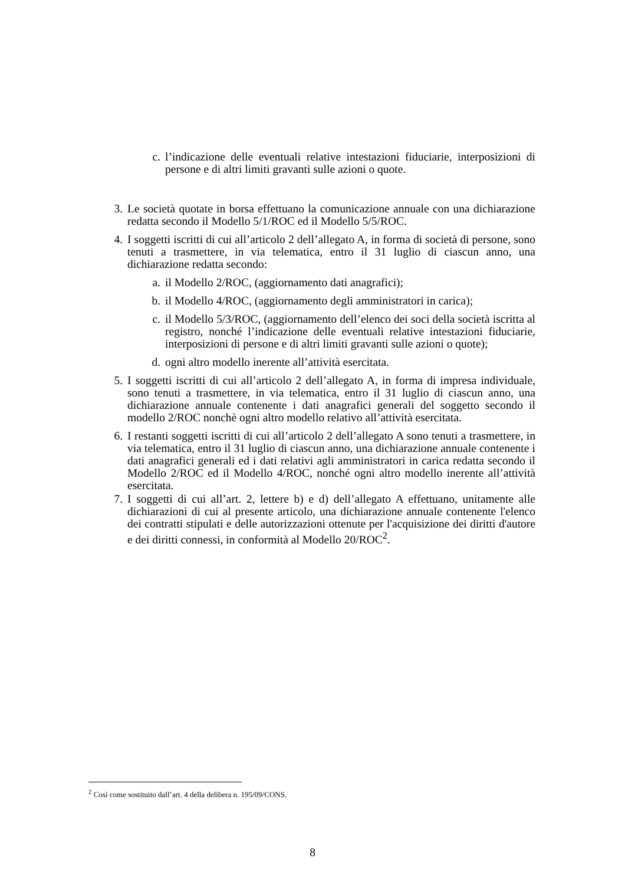c. l’indicazione delle eventuali relative intestazioni fiduciarie, interposizioni di persone e di altri limiti gravanti sulle azioni o quote.
3. Le società quotate in borsa effettuano la comunicazione annuale con una dichiarazione redatta secondo il Modello 5/1/ROC ed il Modello 5/5/ROC.
4. I soggetti iscritti di cui all’articolo 2 dell’allegato A, in forma di società di persone, sono tenuti a trasmettere, in via telematica, entro il 31 luglio di ciascun anno, una dichiarazione redatta secondo:
a. il Modello 2/ROC, (aggiornamento dati anagrafici);
b. il Modello 4/ROC, (aggiornamento degli amministratori in carica);
c. il Modello 5/3/ROC, (aggiornamento dell’elenco dei soci della società iscritta al registro, nonché l’indicazione delle eventuali relative intestazioni fiduciarie, interposizioni di persone e di altri limiti gravanti sulle azioni o quote);
d. ogni altro modello inerente all’attività esercitata.
5. I soggetti iscritti di cui all’articolo 2 dell’allegato A, in forma di impresa individuale, sono tenuti a trasmettere, in via telematica, entro il 31 luglio di ciascun anno, una dichiarazione annuale contenente i dati anagrafici generali del soggetto secondo il modello 2/ROC nonchè ogni altro modello relativo all’attività esercitata.
6. I restanti soggetti iscritti di cui all’articolo 2 dell’allegato A sono tenuti a trasmettere, in via telematica, entro il 31 luglio di ciascun anno, una dichiarazione annuale contenente i dati anagrafici generali ed i dati relativi agli amministratori in carica redatta secondo il Modello 2/ROC ed il Modello 4/ROC, nonché ogni altro modello inerente all’attività esercitata.
7. I soggetti di cui all’art. 2, lettere b) e d) dell’allegato A effettuano, unitamente alle dichiarazioni di cui al presente articolo, una dichiarazione annuale contenente l'elenco dei contratti stipulati e delle autorizzazioni ottenute per l'acquisizione dei diritti d'autore e dei diritti connessi, in conformità al Modello 20/ROC<sup>2</sup>.
<sup>2</sup> Così come sostituito dall’art. 4 della delibera n. 195/09/CONS.
8